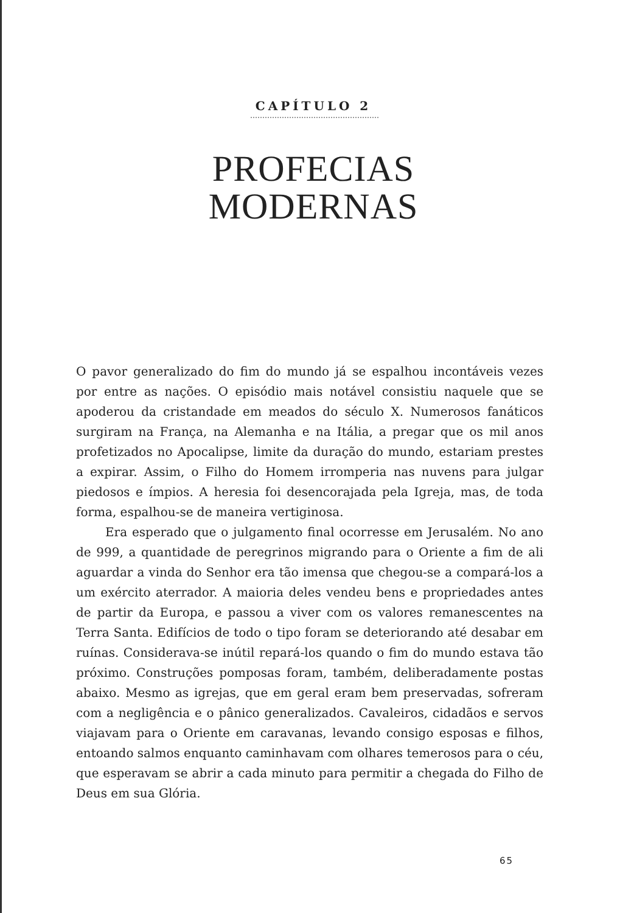CAPÍTULO 2
PROFECIAS
MODERNAS
O pavor generalizado do fim do mundo já se espalhou incontáveis vezes por entre as nações. O episódio mais notável consistiu naquele que se apoderou da cristandade em meados do século X. Numerosos fanáticos surgiram na França, na Alemanha e na Itália, a pregar que os mil anos profetizados no Apocalipse, limite da duração do mundo, estariam prestes a expirar. Assim, o Filho do Homem irromperia nas nuvens para julgar piedosos e ímpios. A heresia foi desencorajada pela Igreja, mas, de toda forma, espalhou-se de maneira vertiginosa.
Era esperado que o julgamento final ocorresse em Jerusalém. No ano de 999, a quantidade de peregrinos migrando para o Oriente a fim de ali aguardar a vinda do Senhor era tão imensa que chegou-se a compará-los a um exército aterrador. A maioria deles vendeu bens e propriedades antes de partir da Europa, e passou a viver com os valores remanescentes na Terra Santa. Edifícios de todo o tipo foram se deteriorando até desabar em ruínas. Considerava-se inútil repará-los quando o fim do mundo estava tão próximo. Construções pomposas foram, também, deliberadamente postas abaixo. Mesmo as igrejas, que em geral eram bem preservadas, sofreram com a negligência e o pânico generalizados. Cavaleiros, cidadãos e servos viajavam para o Oriente em caravanas, levando consigo esposas e filhos, entoando salmos enquanto caminhavam com olhares temerosos para o céu, que esperavam se abrir a cada minuto para permitir a chegada do Filho de Deus em sua Glória.
65